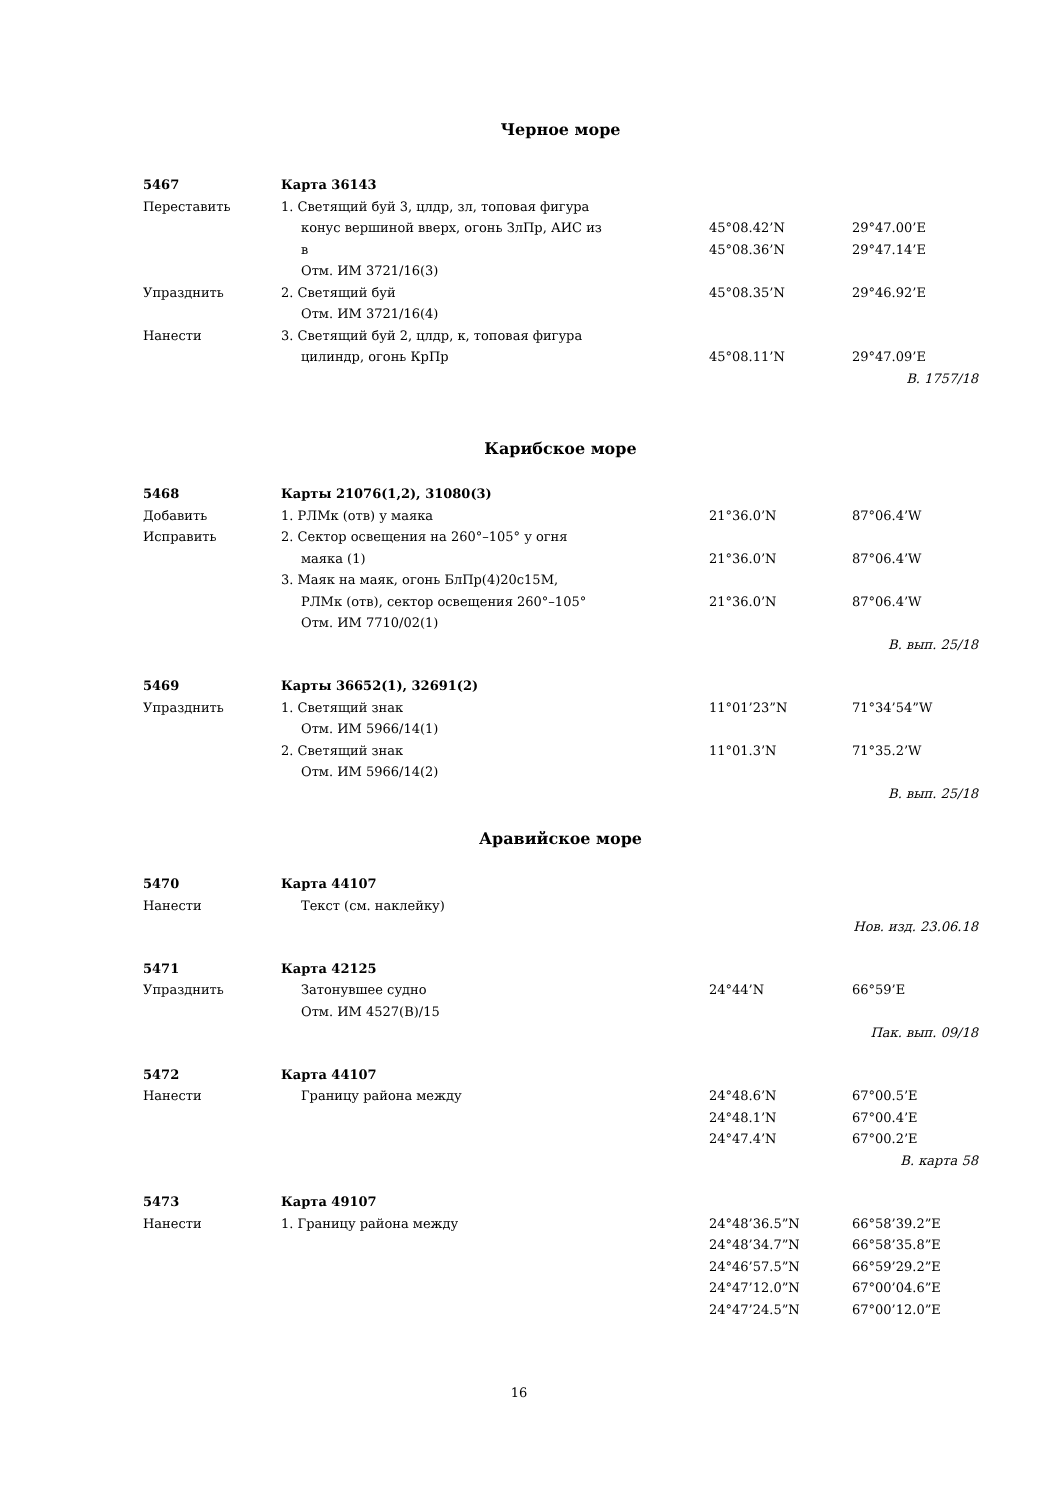Черное море
| 5467 | Карта 36143 | | |
| Переставить | 1. Светящий буй 3, цлдр, зл, топовая фигура | | |
| | конус вершиной вверх, огонь ЗлПр, АИС из | 45°08.42’N | 29°47.00’E |
| | в | 45°08.36’N | 29°47.14’E |
| | Отм. ИМ 3721/16(3) | | |
| Упразднить | 2. Светящий буй | 45°08.35’N | 29°46.92’E |
| | Отм. ИМ 3721/16(4) | | |
| Нанести | 3. Светящий буй 2, цлдр, к, топовая фигура | | |
| | цилиндр, огонь КрПр | 45°08.11’N | 29°47.09’E |
| В. 1757/18 | | | |
Карибское море
| 5468 | Карты 21076(1,2), 31080(3) | | |
| Добавить | 1. РЛМк (отв) у маяка | 21°36.0’N | 87°06.4’W |
| Исправить | 2. Сектор освещения на 260°–105° у огня | | |
| | маяка (1) | 21°36.0’N | 87°06.4’W |
| | 3. Маяк на маяк, огонь БлПр(4)20с15М, | | |
| | РЛМк (отв), сектор освещения 260°–105° | 21°36.0’N | 87°06.4’W |
| | Отм. ИМ 7710/02(1) | | |
| В. вып. 25/18 | | | |
| 5469 | Карты 36652(1), 32691(2) | | |
| Упразднить | 1. Светящий знак | 11°01’23”N | 71°34’54”W |
| | Отм. ИМ 5966/14(1) | | |
| | 2. Светящий знак | 11°01.3’N | 71°35.2’W |
| | Отм. ИМ 5966/14(2) | | |
| В. вып. 25/18 | | | |
Аравийское море
| 5470 | Карта 44107 | | |
| Нанести | Текст (см. наклейку) | | |
| Нов. изд. 23.06.18 | | | |
| 5471 | Карта 42125 | | |
| Упразднить | Затонувшее судно | 24°44’N | 66°59’E |
| | Отм. ИМ 4527(В)/15 | | |
| Пак. вып. 09/18 | | | |
| 5472 | Карта 44107 | | |
| Нанести | Границу района между | 24°48.6’N | 67°00.5’E |
| | | 24°48.1’N | 67°00.4’E |
| | | 24°47.4’N | 67°00.2’E |
| В. карта 58 | | | |
| 5473 | Карта 49107 | | |
| Нанести | 1. Границу района между | 24°48’36.5”N | 66°58’39.2”E |
| | | 24°48’34.7”N | 66°58’35.8”E |
| | | 24°46’57.5”N | 66°59’29.2”E |
| | | 24°47’12.0”N | 67°00’04.6”E |
| | | 24°47’24.5”N | 67°00’12.0”E |
16